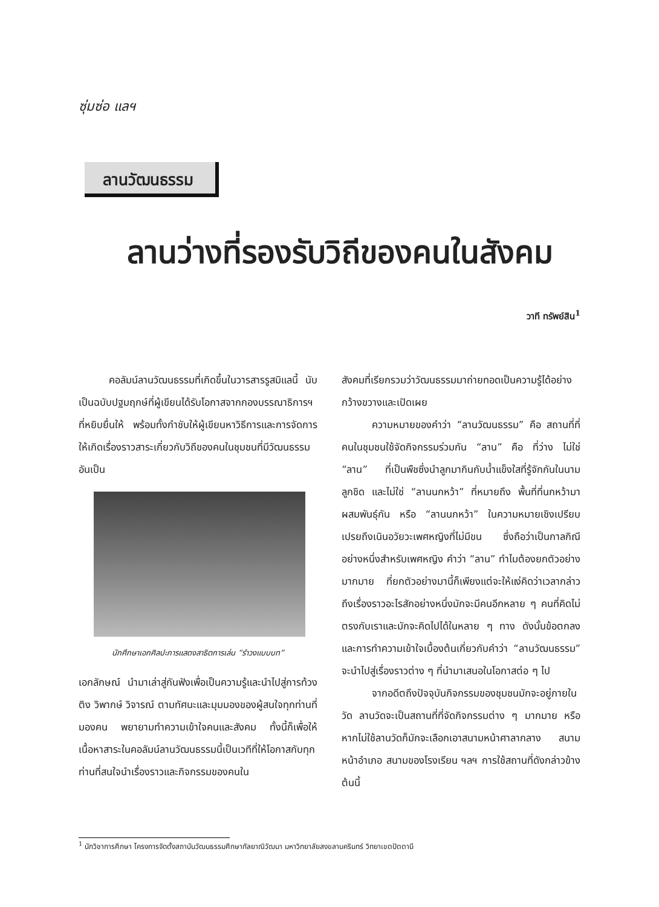ซุ่มซ่อ แลฯ
ลานวัฒนธรรม
ลานว่างที่รองรับวิถีของคนในสังคม
วาที ทรัพย์สิน<sup>1</sup>
คอลัมน์ลานวัฒนธรรมที่เกิดขึ้นในวารสารรูสมิแลนี้ นับเป็นฉบับปฐมฤกษ์ที่ผู้เขียนได้รับโอกาสจากกองบรรณาธิการฯ ที่หยิบยื่นให้ พร้อมทั้งกำชับให้ผู้เขียนหาวิธีการและการจัดการให้เกิดเรื่องราวสาระเกี่ยวกับวิถีของคนในชุมชนที่มีวัฒนธรรมอันเป็น
นักศึกษาเอกศิลปะการแสดงสาธิตการเล่น “รำวงแบบบท”
เอกลักษณ์ นำมาเล่าสู่กันฟังเพื่อเป็นความรู้และนำไปสู่การท้วงติง วิพากษ์ วิจารณ์ ตามทัศนะและมุมมองของผู้สนใจทุกท่านที่มองคน พยายามทำความเข้าใจคนและสังคม ทั้งนี้ก็เพื่อให้เนื้อหาสาระในคอลัมน์ลานวัฒนธรรมนี้เป็นเวทีที่ให้โอกาสกับทุกท่านที่สนใจนำเรื่องราวและกิจกรรมของคนใน
สังคมที่เรียกรวมว่าวัฒนธรรมมาถ่ายทอดเป็นความรู้ได้อย่างกว้างขวางและเปิดเผย
ความหมายของคำว่า “ลานวัฒนธรรม” คือ สถานที่ที่คนในชุมชนใช้จัดกิจกรรมร่วมกัน “ลาน” คือ ที่ว่าง ไม่ใช่ “ลาน” ที่เป็นพืชซึ่งนำลูกมากินกับน้ำแข็งใสที่รู้จักกันในนามลูกชิด และไม่ใช่ “ลานนกหว้า” ที่หมายถึง พื้นที่ที่นกหว้ามาผสมพันธุ์กัน หรือ “ลานนกหว้า” ในความหมายเชิงเปรียบเปรยถึงเนินอวัยวะเพศหญิงที่ไม่มีขน ซึ่งถือว่าเป็นกาลกิณีอย่างหนึ่งสำหรับเพศหญิง คำว่า “ลาน” ทำไมต้องยกตัวอย่างมากมาย ที่ยกตัวอย่างมานี้ก็เพียงแต่จะให้แง่คิดว่าเวลากล่าวถึงเรื่องราวอะไรสักอย่างหนึ่งมักจะมีคนอีกหลาย ๆ คนที่คิดไม่ตรงกับเราและมักจะคิดไปได้ในหลาย ๆ ทาง ดังนั้นข้อตกลงและการทำความเข้าใจเบื้องต้นเกี่ยวกับคำว่า “ลานวัฒนธรรม” จะนำไปสู่เรื่องราวต่าง ๆ ที่นำมาเสนอในโอกาสต่อ ๆ ไป
จากอดีตถึงปัจจุบันกิจกรรมของชุมชนมักจะอยู่ภายในวัด ลานวัดจะเป็นสถานที่ที่จัดกิจกรรมต่าง ๆ มากมาย หรือหากไม่ใช้ลานวัดก็มักจะเลือกเอาสนามหน้าศาลากลาง สนามหน้าอำเภอ สนามของโรงเรียน ฯลฯ การใช้สถานที่ดังกล่าวข้างต้นนี้
<sup>1</sup> นักวิชาการศึกษา โครงการจัดตั้งสถาบันวัฒนธรรมศึกษากัลยาณิวัฒนา มหาวิทยาลัยสงขลานครินทร์ วิทยาเขตปัตตานี